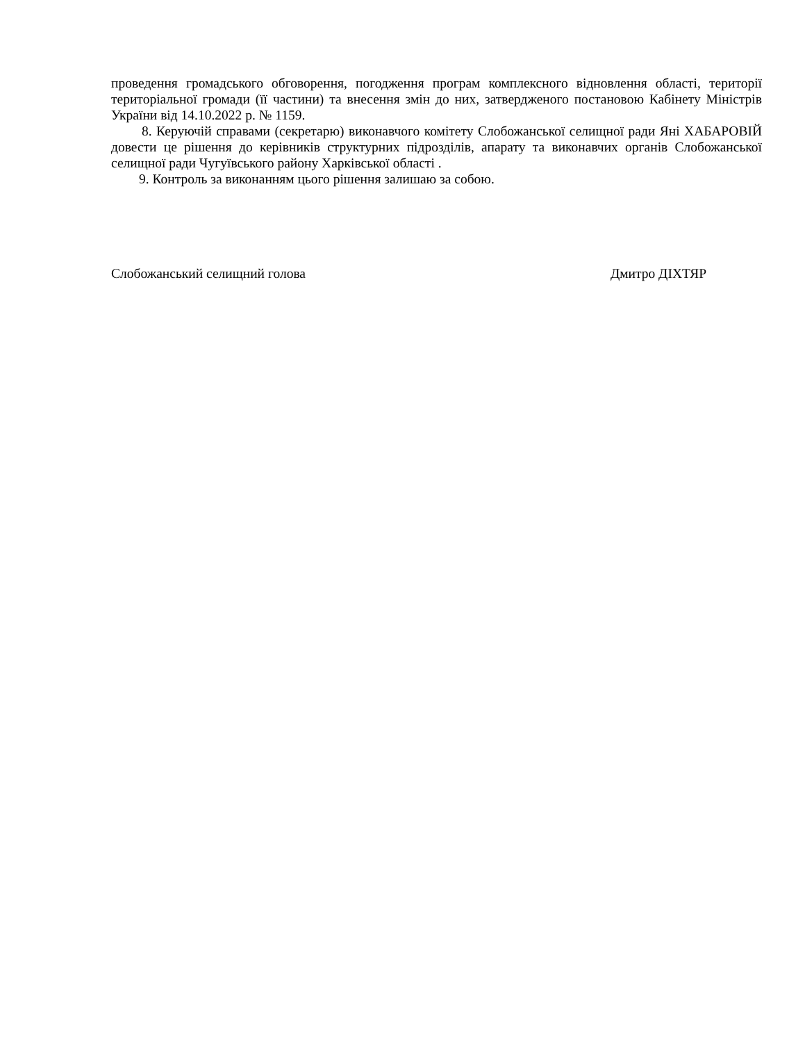проведення громадського обговорення, погодження програм комплексного відновлення області, території територіальної громади (її частини) та внесення змін до них, затвердженого постановою Кабінету Міністрів України від 14.10.2022 р. № 1159.
8. Керуючій справами (секретарю) виконавчого комітету Слобожанської селищної ради Яні ХАБАРОВІЙ довести це рішення до керівників структурних підрозділів, апарату та виконавчих органів Слобожанської селищної ради Чугуївського району Харківської області .
9. Контроль за виконанням цього рішення залишаю за собою.
Слобожанський селищний голова Дмитро ДІХТЯР